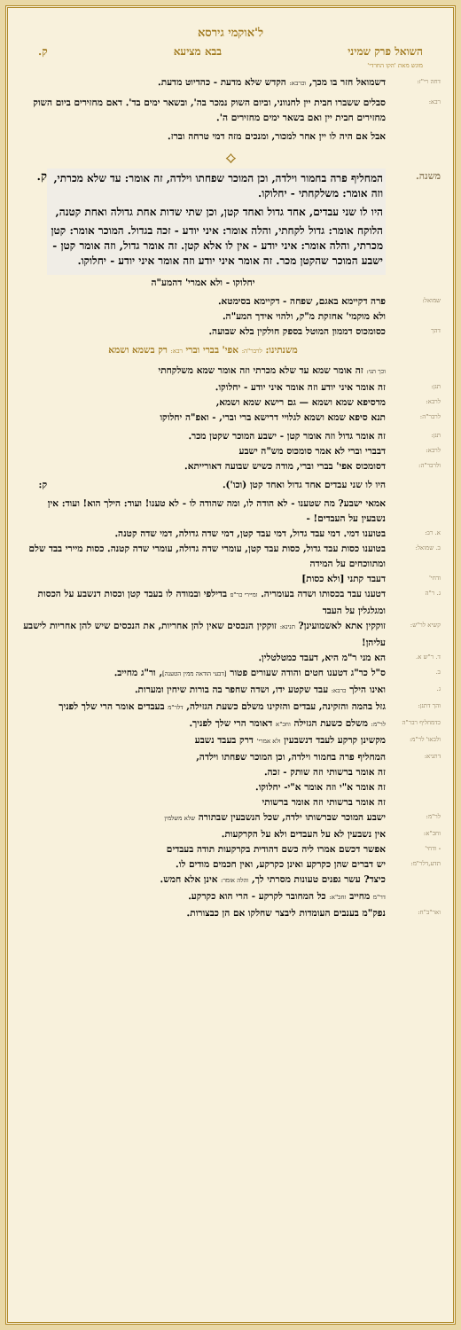ל'אוקמי גירסא
השואל פרק שמיני בבא מציעא ק.
מוגש מאת 'הקו החרדי'
דחה רי"ז:
דשמואל חזר בו מכך, וכרבא: הקדש שלא מדעת - כהדיוט מדעת.
רבא:
סבלים ששברו חבית יין לחנווני, וביום השוק נמכר בה', ובשאר ימים בד'. דאם מחזירים ביום השוק מחזירים חבית יין ואם בשאר ימים מחזירים ה'.
אבל אם היה לו יין אחר למכור, ומנכים מזה דמי טרחה וברז.
⟡
משנה.
המחליף פרה בחמור וילדה, וכן המוכר שפחתו וילדה, זה אומר: עד שלא מכרתי, וזה אומר: משלקחתי - יחלוקו.
היו לו שני עבדים, אחד גדול ואחד קטן, וכן שתי שדות אחת גדולה ואחת קטנה,
הלוקח אומר: גדול לקחתי, והלה אומר: איני יודע - זכה בגדול. המוכר אומר: קטן מכרתי, והלה אומר: איני יודע - אין לו אלא קטן. זה אומר גדול, וזה אומר קטן - ישבע המוכר שהקטן מכר. זה אומר איני יודע וזה אומר איני יודע - יחלוקו.
ק.
יחלוקו - ולא אמרי' דהמע"ה
שמואל:
פרה דקיימא באגם, שפחה - דקיימא בסימטא.
ולא מוקמי' אחזקת מ"ק, ולהוי אידך המע"ה.
דהך
כסומכוס דממון המוטל בספק חולקין בלא שבועה.
משנתינו: לרבר"ה: אפי' בברי וברי רבא: רק בשמא ושמא
וכך תני: זה אומר שמא עד שלא מכרתי וזה אומר שמא משלקחתי
תנן:
זה אומר איני יודע וזה אומר איני יודע - יחלוקו.
לרבא:
מדסיפא שמא ושמא — גם רישא שמא ושמא,
לרבר"ה:
תנא סיפא שמא ושמא לגלויי דרישא ברי וברי, - ואפ"ה יחלוקו
תנן:
זה אומר גדול וזה אומר קטן - ישבע המוכר שקטן מכר.
לרבא:
דבברי וברי לא אמר סומכוס מש"ה ישבע
ולרבר"ה:
דסומכוס אפי' בברי וברי, מודה כשיש שבועה דאורייתא.
היו לו שני עבדים אחד גדול ואחד קטן (וכו').
אמאי ישבע? מה שטענו - לא הודה לו, ומה שהודה לו - לא טענו! ועוד: הילך הוא! ועוד: אין נשבעין על העבדים! -
ק:
א. רב:
בטוענו דמי. דמי עבד גדול, דמי עבד קטן, דמי שדה גדולה, דמי שדה קטנה.
ב. שמואל:
בטוענו כסות עבד גדול, כסות עבד קטן, עומרי שדה גדולה, עומרי שדה קטנה. כסות מיירי בבד שלם ומתווכחים על המידה
ודחי'
דעבד קתני [ולא כסות]
ג. ר"ה
דטענו עבד בכסותו ושדה בעומריה. ומיירי כר"פ בדילפי ובמודה לו בעבד קטן וכסות דנשבע על הכסות ומגלגלין על העבד
קשיא לר"ש:
זוקקין אתא לאשמועינן? תנינא: זוקקין הנכסים שאין להן אחריות, את הנכסים שיש להן אחריות לישבע עליהן!
ד. ר"ש א.
הא מני ר"מ היא, דעבד כמטלטלין.
ב.
ס"ל כר"ג דטענו חטים והודה שעורים פטור [דבעי הודאה ממין הטענה], ור"ג מחייב.
ג.
ואינו הילך כרבא: עבד שקטע ידו, ושדה שחפר בה בורות שיחין ומערות.
והך דתנן:
גזל בהמה והזקינה, עבדים והזקינו משלם כשעת הגזילה, דלר"מ בעבדים אומר הרי שלך לפניך
כדמחליף רבר"ה לר"מ: משלם כשעת הגזילה וחכ"א דאומר הרי שלך לפניך.
ולבאו' לר"מ:
מקשינן קרקע לעבד דנשבעין ולא אמרי' דרק בעבד נשבע
דתניא:
המחליף פרה בחמור וילדה, וכן המוכר שפחתו וילדה,
זה אומר ברשותי וזה שותק - זכה.
זה אומר א"י וזה אומר א"י- יחלוקו.
זה אומר ברשותי וזה אומר ברשותי
לר"מ:
ישבע המוכר שברשותו ילדה, שכל הנשבעין שבתורה שלא משלמין
וחכ"א:
אין נשבעין לא על העבדים ולא על הקרקעות.
- ודחי'
אפשר דכשם אמרו ליה כשם דהודית בקרקעות תודה בעבדים
תדע,דלר"מ:
יש דברים שהן כקרקע ואינן כקרקע, ואין חכמים מודים לו.
כיצד? עשר גפנים טעונות מסרתי לך, והלה אומר: אינן אלא חמש.
דר"מ מחייב וחכ"א: כל המחובר לקרקע - הרי הוא כקרקע.
ואר"ב"ח:
נפק"מ בענבים העומדות ליבצר שחלקו אם הן כבצורות.